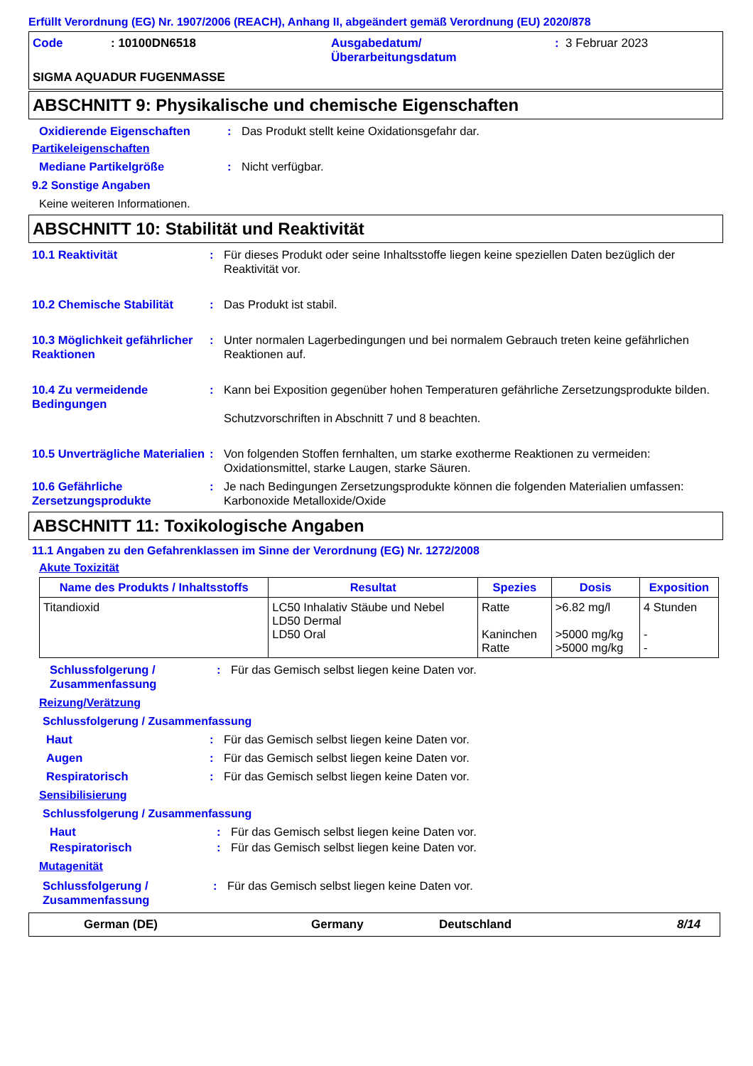Erfüllt Verordnung (EG) Nr. 1907/2006 (REACH), Anhang II, abgeändert gemäß Verordnung (EU) 2020/878
Code: 10100DN6518 Ausgabedatum/
Überarbeitungsdatum: 3 Februar 2023
SIGMA AQUADUR FUGENMASSE
ABSCHNITT 9: Physikalische und chemische Eigenschaften
Oxidierende Eigenschaften: Das Produkt stellt keine Oxidationsgefahr dar.
Partikeleigenschaften
Mediane Partikelgröße: Nicht verfügbar.
9.2 Sonstige Angaben
Keine weiteren Informationen.
ABSCHNITT 10: Stabilität und Reaktivität
10.1 Reaktivität: Für dieses Produkt oder seine Inhaltsstoffe liegen keine speziellen Daten bezüglich der Reaktivität vor.
10.2 Chemische Stabilität: Das Produkt ist stabil.
10.3 Möglichkeit gefährlicher Reaktionen: Unter normalen Lagerbedingungen und bei normalem Gebrauch treten keine gefährlichen Reaktionen auf.
10.4 Zu vermeidende Bedingungen: Kann bei Exposition gegenüber hohen Temperaturen gefährliche Zersetzungsprodukte bilden.
Schutzvorschriften in Abschnitt 7 und 8 beachten.
10.5 Unverträgliche Materialien: Von folgenden Stoffen fernhalten, um starke exotherme Reaktionen zu vermeiden: Oxidationsmittel, starke Laugen, starke Säuren.
10.6 Gefährliche Zersetzungsprodukte: Je nach Bedingungen Zersetzungsprodukte können die folgenden Materialien umfassen: Karbonoxide Metalloxide/Oxide
ABSCHNITT 11: Toxikologische Angaben
11.1 Angaben zu den Gefahrenklassen im Sinne der Verordnung (EG) Nr. 1272/2008
Akute Toxizität
| Name des Produkts / Inhaltsstoffs | Resultat | Spezies | Dosis | Exposition |
| --- | --- | --- | --- | --- |
| Titandioxid | LC50 Inhalativ Stäube und Nebel LD50 Dermal LD50 Oral | Ratte Kaninchen Ratte | >6.82 mg/l >5000 mg/kg >5000 mg/kg | 4 Stunden - - |
Schlussfolgerung / Zusammenfassung: Für das Gemisch selbst liegen keine Daten vor.
Reizung/Verätzung
Schlussfolgerung / Zusammenfassung
Haut: Für das Gemisch selbst liegen keine Daten vor.
Augen: Für das Gemisch selbst liegen keine Daten vor.
Respiratorisch: Für das Gemisch selbst liegen keine Daten vor.
Sensibilisierung
Schlussfolgerung / Zusammenfassung
Haut: Für das Gemisch selbst liegen keine Daten vor.
Respiratorisch: Für das Gemisch selbst liegen keine Daten vor.
Mutagenität
Schlussfolgerung / Zusammenfassung: Für das Gemisch selbst liegen keine Daten vor.
German (DE) Germany Deutschland 8/14